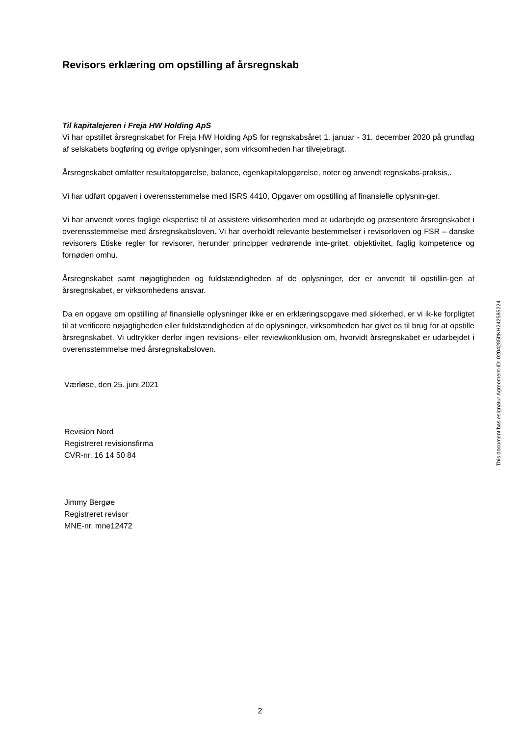Revisors erklæring om opstilling af årsregnskab
Til kapitalejeren i Freja HW Holding ApS
Vi har opstillet årsregnskabet for Freja HW Holding ApS for regnskabsåret 1. januar - 31. december 2020 på grundlag af selskabets bogføring og øvrige oplysninger, som virksomheden har tilvejebragt.
Årsregnskabet omfatter resultatopgørelse, balance, egenkapitalopgørelse, noter og anvendt regnskabs-praksis,.
Vi har udført opgaven i overensstemmelse med ISRS 4410, Opgaver om opstilling af finansielle oplysnin-ger.
Vi har anvendt vores faglige ekspertise til at assistere virksomheden med at udarbejde og præsentere årsregnskabet i overensstemmelse med årsregnskabsloven. Vi har overholdt relevante bestemmelser i revisorloven og FSR – danske revisorers Etiske regler for revisorer, herunder principper vedrørende inte-gritet, objektivitet, faglig kompetence og fornøden omhu.
Årsregnskabet samt nøjagtigheden og fuldstændigheden af de oplysninger, der er anvendt til opstillin-gen af årsregnskabet, er virksomhedens ansvar.
Da en opgave om opstilling af finansielle oplysninger ikke er en erklæringsopgave med sikkerhed, er vi ik-ke forpligtet til at verificere nøjagtigheden eller fuldstændigheden af de oplysninger, virksomheden har givet os til brug for at opstille årsregnskabet. Vi udtrykker derfor ingen revisions- eller reviewkonklusion om, hvorvidt årsregnskabet er udarbejdet i overensstemmelse med årsregnskabsloven.
Værløse, den 25. juni 2021
Revision Nord
Registreret revisionsfirma
CVR-nr. 16 14 50 84
Jimmy Bergøe
Registreret revisor
MNE-nr. mne12472
This document has esignatur Agreement-ID: 0204285ftKH242585224
2